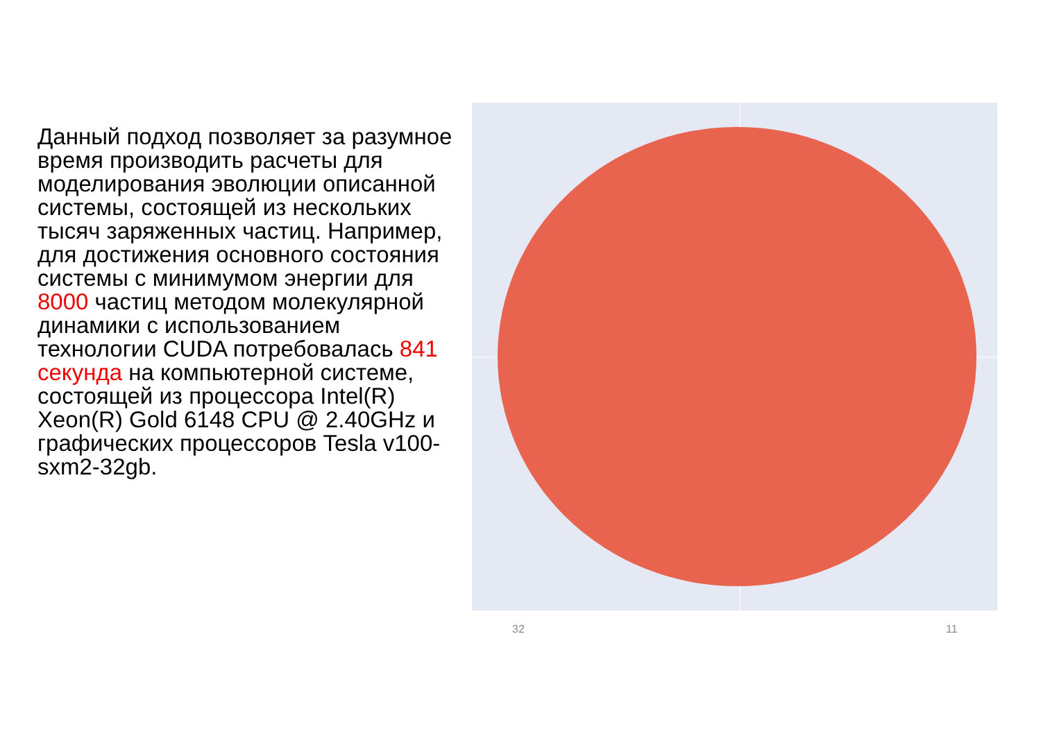Данный подход позволяет за разумное время производить расчеты для моделирования эволюции описанной системы, состоящей из нескольких тысяч заряженных частиц. Например, для достижения основного состояния системы с минимумом энергии для 8000 частиц методом молекулярной динамики с использованием технологии CUDA потребовалась 841 секунда на компьютерной системе, состоящей из процессора Intel(R) Xeon(R) Gold 6148 CPU @ 2.40GHz и графических процессоров Tesla v100-sxm2-32gb.
32 11